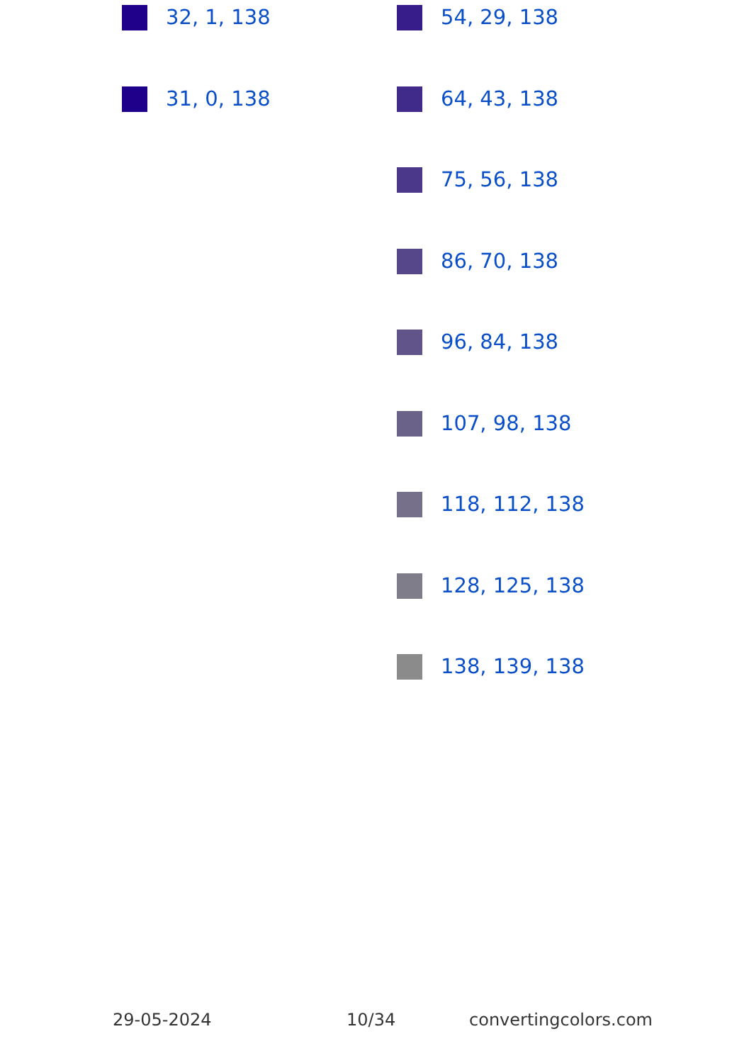32, 1, 138
31, 0, 138
54, 29, 138
64, 43, 138
75, 56, 138
86, 70, 138
96, 84, 138
107, 98, 138
118, 112, 138
128, 125, 138
138, 139, 138
29-05-2024 10/34 convertingcolors.com